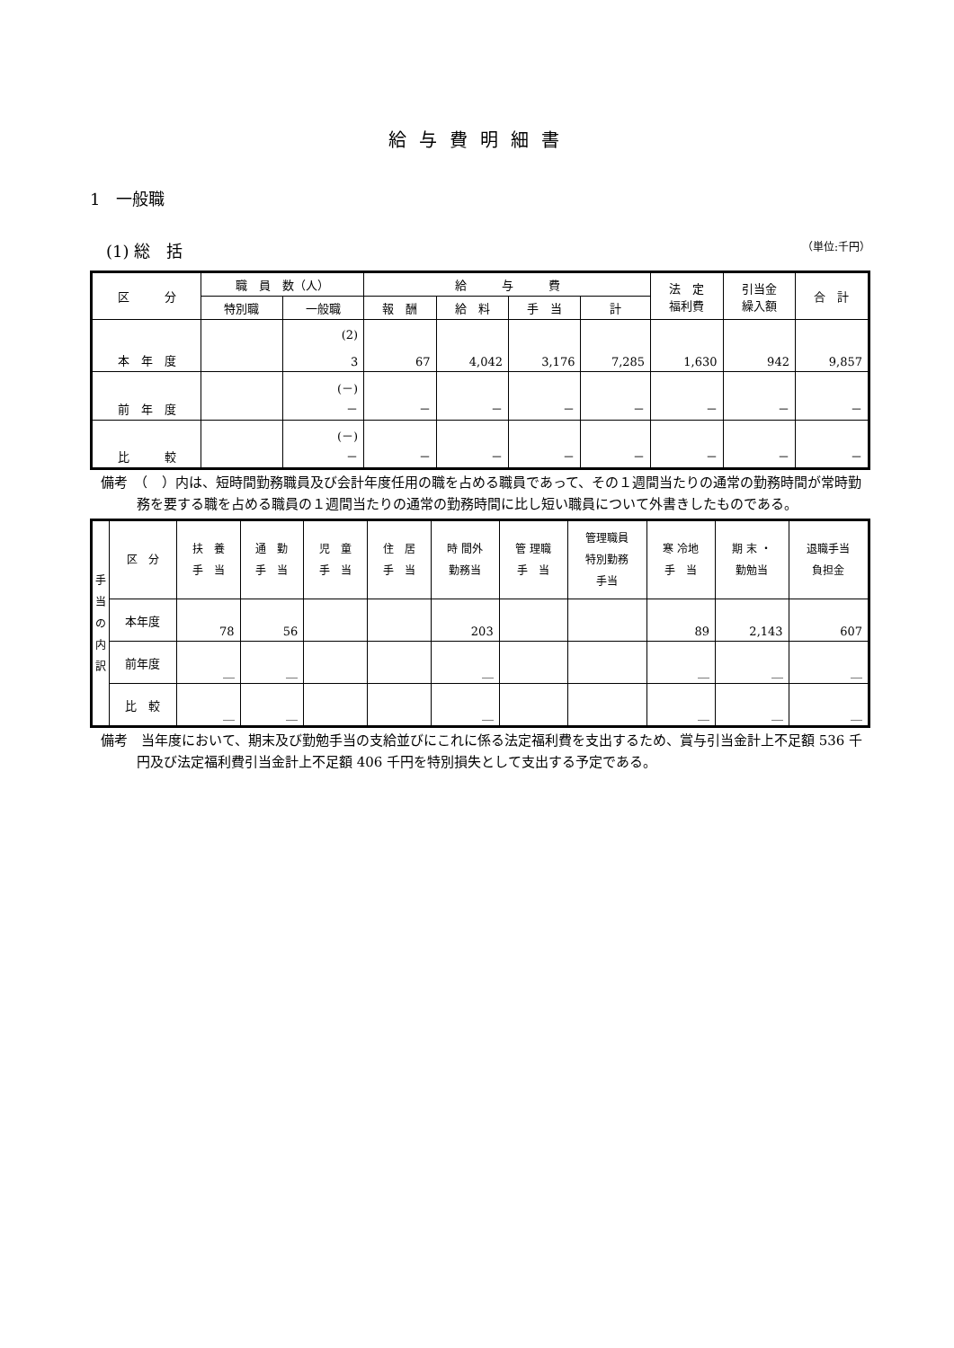給与費明細書
1　一般職
(1) 総　括 （単位:千円）
| 区 分 | 職 員 数（人） | | 給 与 費 | | | | 法 定 福利費 | 引当金 繰入額 | 合 計 |
| --- | --- | --- | --- | --- | --- | --- | --- | --- | --- |
| | 特別職 | 一般職 | 報 酬 | 給 料 | 手 当 | 計 | | | |
| 本 年 度 | | (2) 3 | 67 | 4,042 | 3,176 | 7,285 | 1,630 | 942 | 9,857 |
| 前 年 度 | | (－) － | － | － | － | － | － | － | － |
| 比 較 | | (－) － | － | － | － | － | － | － | － |
備考　（　）内は、短時間勤務職員及び会計年度任用の職を占める職員であって、その１週間当たりの通常の勤務時間が常時勤務を要する職を占める職員の１週間当たりの通常の勤務時間に比し短い職員について外書きしたものである。
| 手 当 の 内 訳 | 区 分 | 扶 養 手 当 | 通 勤 手 当 | 児 童 手 当 | 住 居 手 当 | 時 間外 勤務当 | 管 理職 手 当 | 管理職員 特別勤務 手当 | 寒 冷地 手 当 | 期 末 ・ 勤勉当 | 退職手当 負担金 |
| --- | --- | --- | --- | --- | --- | --- | --- | --- | --- | --- | --- |
| | 本年度 | 78 | 56 | | | 203 | | | 89 | 2,143 | 607 |
| | 前年度 | ＿ | ＿ | | | ＿ | | | ＿ | ＿ | ＿ |
| | 比 較 | ＿ | ＿ | | | ＿ | | | ＿ | ＿ | ＿ |
備考　当年度において、期末及び勤勉手当の支給並びにこれに係る法定福利費を支出するため、賞与引当金計上不足額 536 千円及び法定福利費引当金計上不足額 406 千円を特別損失として支出する予定である。